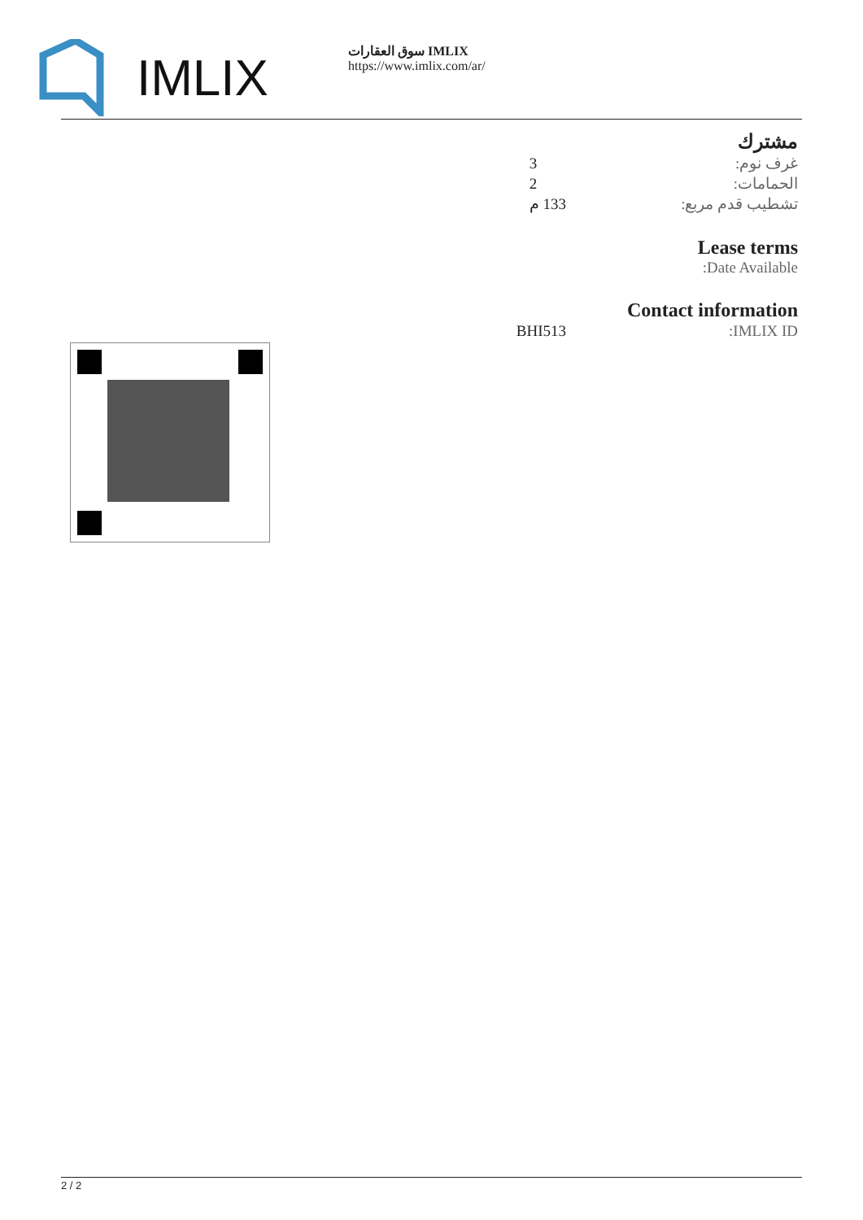IMLIX
سوق العقارات IMLIX
https://www.imlix.com/ar/
مشترك
| غرف نوم: | 3 |
| الحمامات: | 2 |
| تشطيب قدم مربع: | 133 م |
Lease terms
Date Available:
Contact information
| IMLIX ID: | BHI513 |
2 / 2